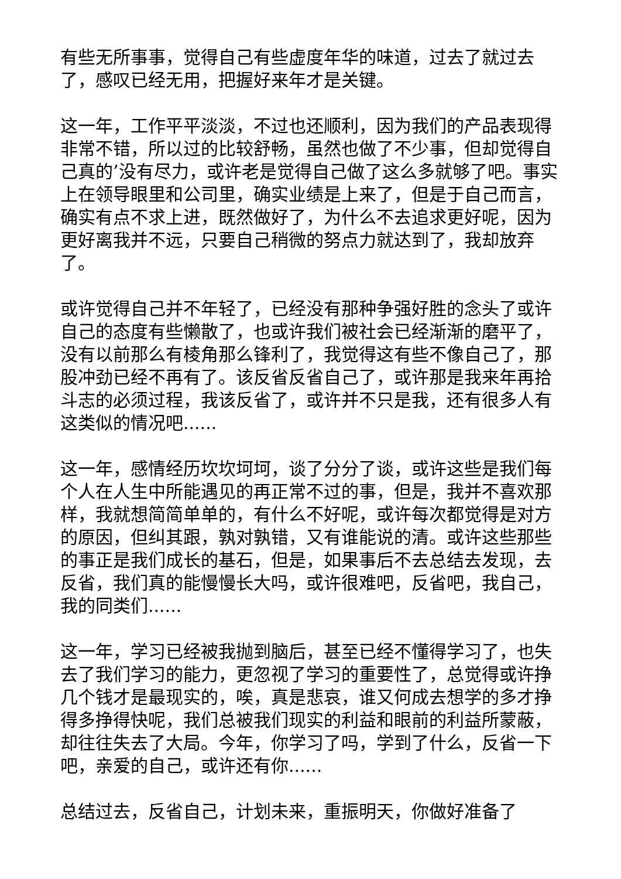有些无所事事，觉得自己有些虚度年华的味道，过去了就过去了，感叹已经无用，把握好来年才是关键。
这一年，工作平平淡淡，不过也还顺利，因为我们的产品表现得非常不错，所以过的比较舒畅，虽然也做了不少事，但却觉得自己真的’没有尽力，或许老是觉得自己做了这么多就够了吧。事实上在领导眼里和公司里，确实业绩是上来了，但是于自己而言，确实有点不求上进，既然做好了，为什么不去追求更好呢，因为更好离我并不远，只要自己稍微的努点力就达到了，我却放弃了。
或许觉得自己并不年轻了，已经没有那种争强好胜的念头了或许自己的态度有些懒散了，也或许我们被社会已经渐渐的磨平了，没有以前那么有棱角那么锋利了，我觉得这有些不像自己了，那股冲劲已经不再有了。该反省反省自己了，或许那是我来年再拾斗志的必须过程，我该反省了，或许并不只是我，还有很多人有这类似的情况吧......
这一年，感情经历坎坎坷坷，谈了分分了谈，或许这些是我们每个人在人生中所能遇见的再正常不过的事，但是，我并不喜欢那样，我就想简简单单的，有什么不好呢，或许每次都觉得是对方的原因，但纠其跟，孰对孰错，又有谁能说的清。或许这些那些的事正是我们成长的基石，但是，如果事后不去总结去发现，去反省，我们真的能慢慢长大吗，或许很难吧，反省吧，我自己，我的同类们......
这一年，学习已经被我抛到脑后，甚至已经不懂得学习了，也失去了我们学习的能力，更忽视了学习的重要性了，总觉得或许挣几个钱才是最现实的，唉，真是悲哀，谁又何成去想学的多才挣得多挣得快呢，我们总被我们现实的利益和眼前的利益所蒙蔽，却往往失去了大局。今年，你学习了吗，学到了什么，反省一下吧，亲爱的自己，或许还有你......
总结过去，反省自己，计划未来，重振明天，你做好准备了